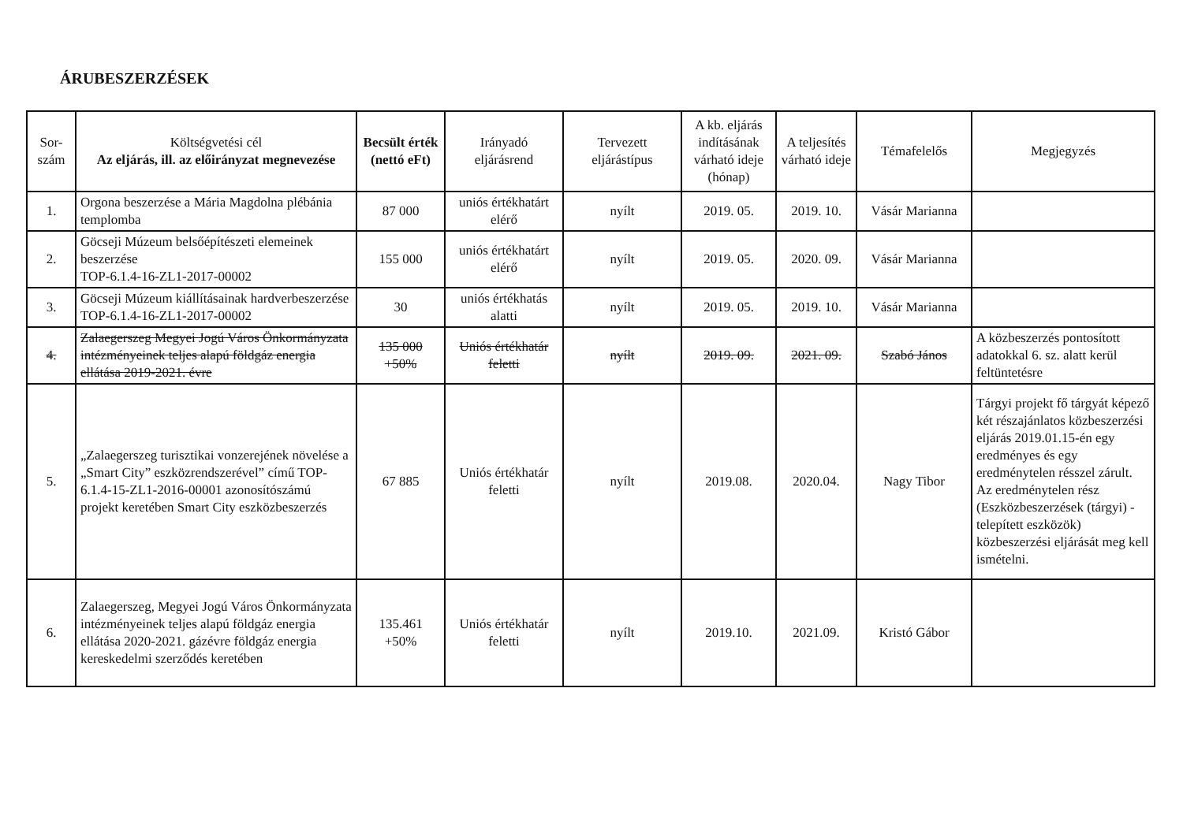ÁRUBESZERZÉSEK
| Sor- szám | Költségvetési cél Az eljárás, ill. az előirányzat megnevezése | Becsült érték (nettó eFt) | Irányadó eljárásrend | Tervezett eljárástípus | A kb. eljárás indításának várható ideje (hónap) | A teljesítés várható ideje | Témafelelős | Megjegyzés |
| --- | --- | --- | --- | --- | --- | --- | --- | --- |
| 1. | Orgona beszerzése a Mária Magdolna plébánia templomba | 87 000 | uniós értékhatárt elérő | nyílt | 2019. 05. | 2019. 10. | Vásár Marianna | |
| 2. | Göcseji Múzeum belsőépítészeti elemeinek beszerzése TOP-6.1.4-16-ZL1-2017-00002 | 155 000 | uniós értékhatárt elérő | nyílt | 2019. 05. | 2020. 09. | Vásár Marianna | |
| 3. | Göcseji Múzeum kiállításainak hardverbeszerzése TOP-6.1.4-16-ZL1-2017-00002 | 30 | uniós értékhatás alatti | nyílt | 2019. 05. | 2019. 10. | Vásár Marianna | |
| 4. | Zalaegerszeg Megyei Jogú Város Önkormányzata intézményeinek teljes alapú földgáz energia ellátása 2019-2021. évre | 135 000 +50% | Uniós értékhatár feletti | nyílt | 2019. 09. | 2021. 09. | Szabó János | A közbeszerzés pontosított adatokkal 6. sz. alatt kerül feltüntetésre |
| 5. | „Zalaegerszeg turisztikai vonzerejének növelése a „Smart City” eszközrendszerével” című TOP-6.1.4-15-ZL1-2016-00001 azonosítószámú projekt keretében Smart City eszközbeszerzés | 67 885 | Uniós értékhatár feletti | nyílt | 2019.08. | 2020.04. | Nagy Tibor | Tárgyi projekt fő tárgyát képező két részajánlatos közbeszerzési eljárás 2019.01.15-én egy eredményes és egy eredménytelen résszel zárult. Az eredménytelen rész (Eszközbeszerzések (tárgyi) - telepített eszközök) közbeszerzési eljárását meg kell ismételni. |
| 6. | Zalaegerszeg, Megyei Jogú Város Önkormányzata intézményeinek teljes alapú földgáz energia ellátása 2020-2021. gázévre földgáz energia kereskedelmi szerződés keretében | 135.461 +50% | Uniós értékhatár feletti | nyílt | 2019.10. | 2021.09. | Kristó Gábor | |